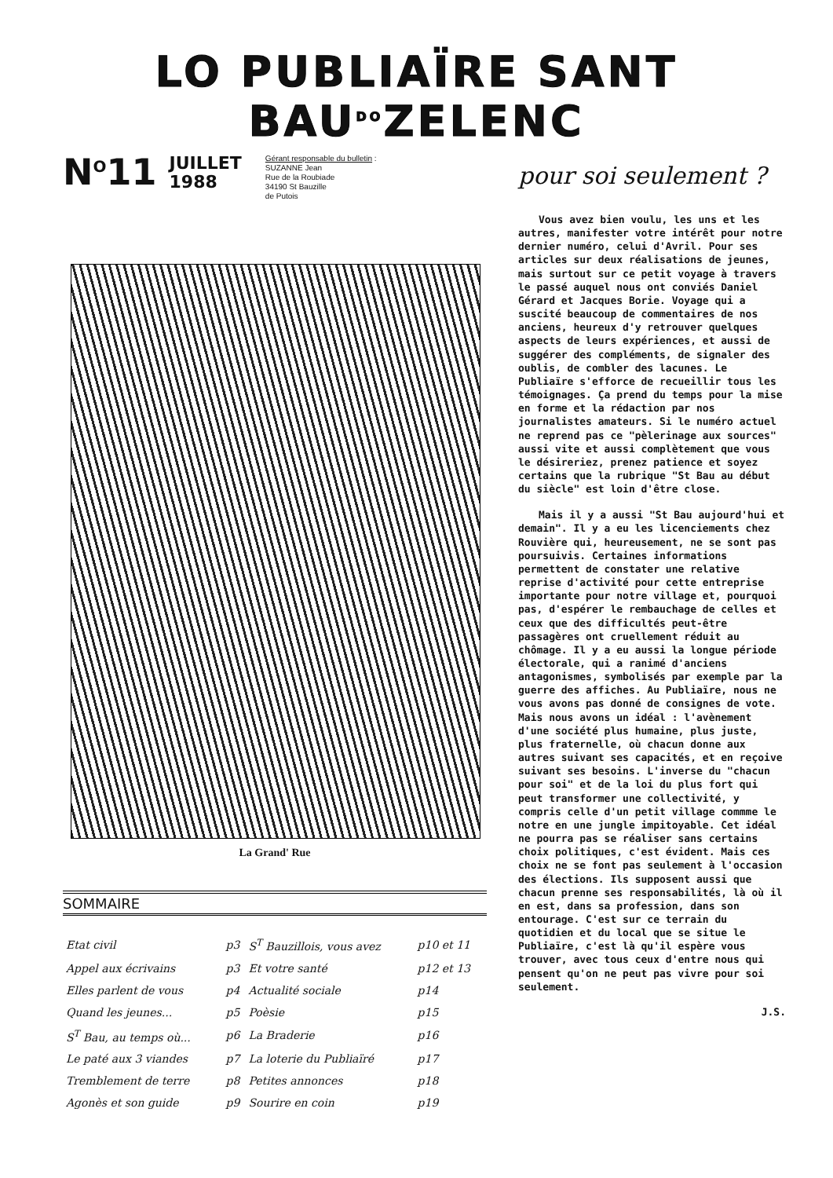LO PUBLIAÏRE SANT BAU<sup>DO</sup>ZELENC
N<sup>O</sup>11 JUILLET
1988
Gérant responsable du bulletin :
SUZANNE Jean
Rue de la Roubiade
34190 St Bauzille
de Putois
La Grand' Rue
SOMMAIRE
| Etat civil | p3 | S<sup>T</sup> Bauzillois, vous avez | p10 et 11 |
| Appel aux écrivains | p3 | Et votre santé | p12 et 13 |
| Elles parlent de vous | p4 | Actualité sociale | p14 |
| Quand les jeunes... | p5 | Poèsie | p15 |
| S<sup>T</sup> Bau, au temps où... | p6 | La Braderie | p16 |
| Le paté aux 3 viandes | p7 | La loterie du Publiaïré | p17 |
| Tremblement de terre | p8 | Petites annonces | p18 |
| Agonès et son guide | p9 | Sourire en coin | p19 |
pour soi seulement ?
Vous avez bien voulu, les uns et les autres, manifester votre intérêt pour notre dernier numéro, celui d'Avril. Pour ses articles sur deux réalisations de jeunes, mais surtout sur ce petit voyage à travers le passé auquel nous ont conviés Daniel Gérard et Jacques Borie. Voyage qui a suscité beaucoup de commentaires de nos anciens, heureux d'y retrouver quelques aspects de leurs expériences, et aussi de suggérer des compléments, de signaler des oublis, de combler des lacunes. Le Publiaïre s'efforce de recueillir tous les témoignages. Ça prend du temps pour la mise en forme et la rédaction par nos journalistes amateurs. Si le numéro actuel ne reprend pas ce "pèlerinage aux sources" aussi vite et aussi complètement que vous le désireriez, prenez patience et soyez certains que la rubrique "St Bau au début du siècle" est loin d'être close.
Mais il y a aussi "St Bau aujourd'hui et demain". Il y a eu les licenciements chez Rouvière qui, heureusement, ne se sont pas poursuivis. Certaines informations permettent de constater une relative reprise d'activité pour cette entreprise importante pour notre village et, pourquoi pas, d'espérer le rembauchage de celles et ceux que des difficultés peut-être passagères ont cruellement réduit au chômage. Il y a eu aussi la longue période électorale, qui a ranimé d'anciens antagonismes, symbolisés par exemple par la guerre des affiches. Au Publiaïre, nous ne vous avons pas donné de consignes de vote. Mais nous avons un idéal : l'avènement d'une société plus humaine, plus juste, plus fraternelle, où chacun donne aux autres suivant ses capacités, et en reçoive suivant ses besoins. L'inverse du "chacun pour soi" et de la loi du plus fort qui peut transformer une collectivité, y compris celle d'un petit village commme le notre en une jungle impitoyable. Cet idéal ne pourra pas se réaliser sans certains choix politiques, c'est évident. Mais ces choix ne se font pas seulement à l'occasion des élections. Ils supposent aussi que chacun prenne ses responsabilités, là où il en est, dans sa profession, dans son entourage. C'est sur ce terrain du quotidien et du local que se situe le Publiaïre, c'est là qu'il espère vous trouver, avec tous ceux d'entre nous qui pensent qu'on ne peut pas vivre pour soi seulement.
J.S.